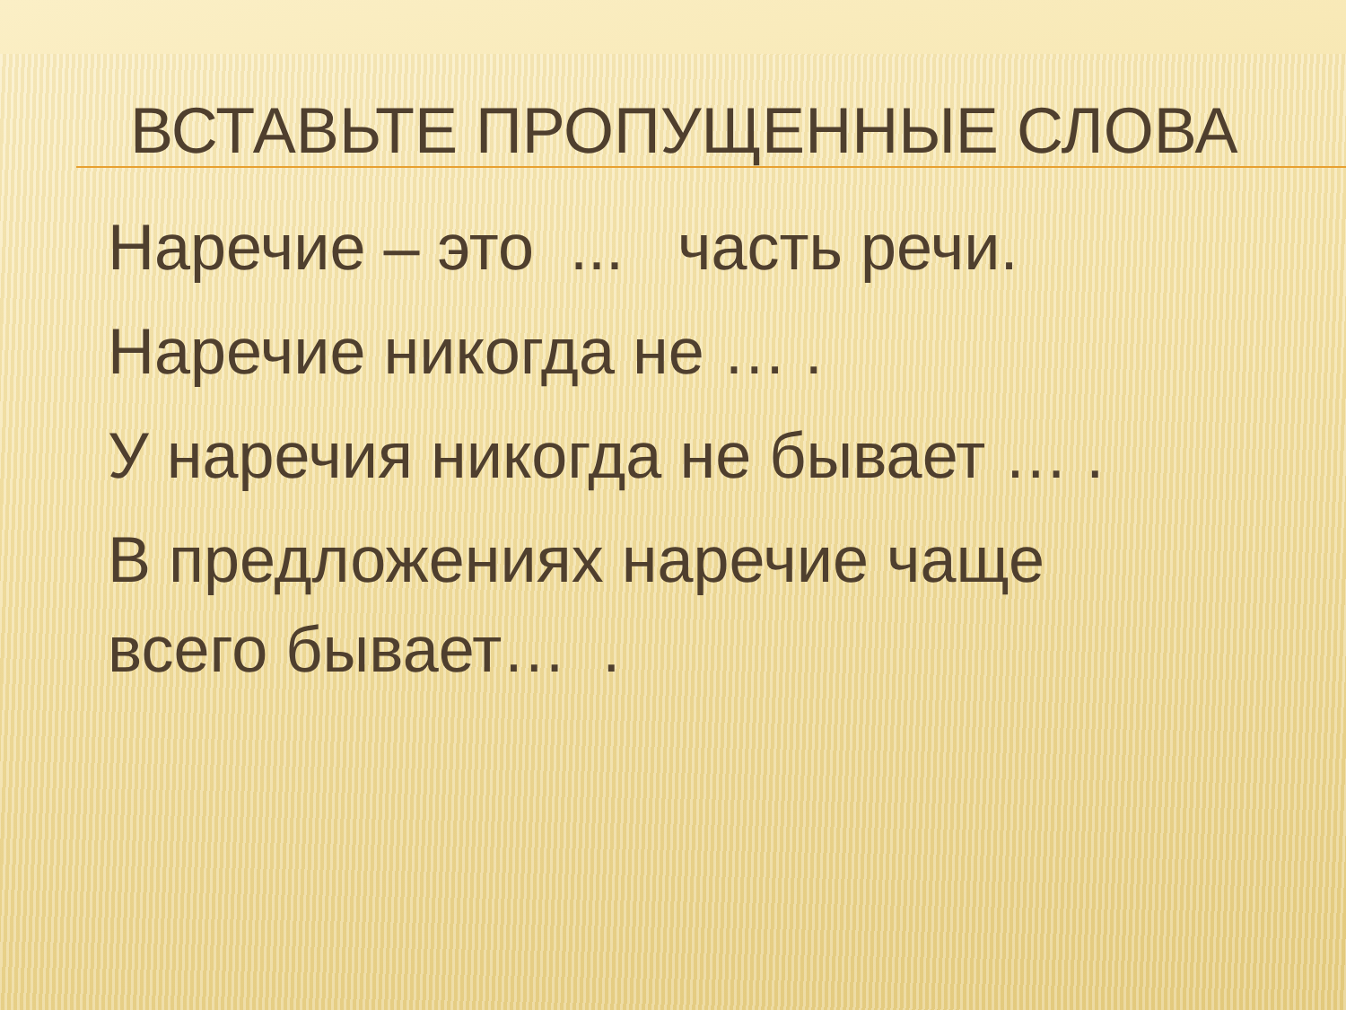ВСТАВЬТЕ ПРОПУЩЕННЫЕ СЛОВА
Наречие – это ... часть речи.
Наречие никогда не … .
У наречия никогда не бывает … .
В предложениях наречие чаще
всего бывает… .